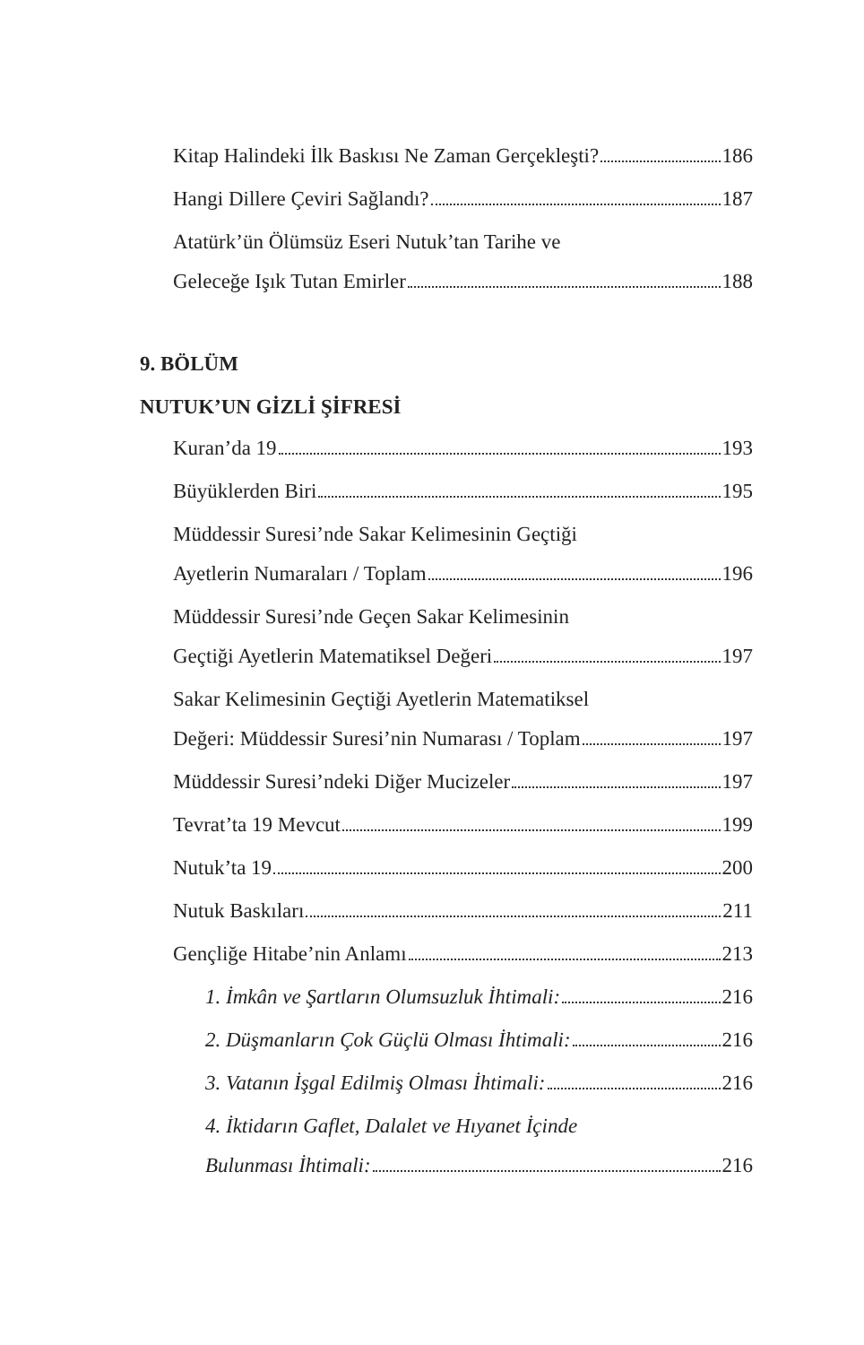Kitap Halindeki İlk Baskısı Ne Zaman Gerçekleşti? 186
Hangi Dillere Çeviri Sağlandı? 187
Atatürk’ün Ölümsüz Eseri Nutuk’tan Tarihe ve
Geleceğe Işık Tutan Emirler 188
9. BÖLÜM
NUTUK’UN GİZLİ ŞİFRESİ
Kuran’da 19 193
Büyüklerden Biri 195
Müddessir Suresi’nde Sakar Kelimesinin Geçtiği
Ayetlerin Numaraları / Toplam 196
Müddessir Suresi’nde Geçen Sakar Kelimesinin
Geçtiği Ayetlerin Matematiksel Değeri 197
Sakar Kelimesinin Geçtiği Ayetlerin Matematiksel
Değeri: Müddessir Suresi’nin Numarası / Toplam 197
Müddessir Suresi’ndeki Diğer Mucizeler 197
Tevrat’ta 19 Mevcut 199
Nutuk’ta 19 200
Nutuk Baskıları 211
Gençliğe Hitabe’nin Anlamı 213
1. İmkân ve Şartların Olumsuzluk İhtimali: 216
2. Düşmanların Çok Güçlü Olması İhtimali: 216
3. Vatanın İşgal Edilmiş Olması İhtimali: 216
4. İktidarın Gaflet, Dalalet ve Hıyanet İçinde
Bulunması İhtimali: 216